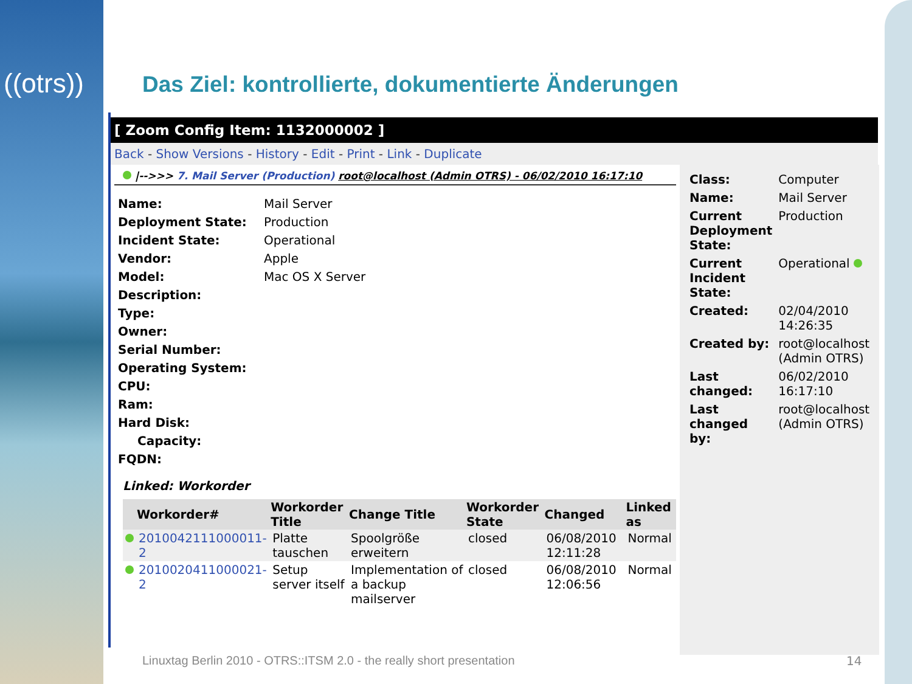((otrs))
Das Ziel: kontrollierte, dokumentierte Änderungen
[ Zoom Config Item: 1132000002 ]
Back - Show Versions - History - Edit - Print - Link - Duplicate
|-->>> 7. Mail Server (Production) root@localhost (Admin OTRS) - 06/02/2010 16:17:10
| Name: | Mail Server |
| Deployment State: | Production |
| Incident State: | Operational |
| Vendor: | Apple |
| Model: | Mac OS X Server |
| Description: | |
| Type: | |
| Owner: | |
| Serial Number: | |
| Operating System: | |
| CPU: | |
| Ram: | |
| Hard Disk: | |
| Capacity: | |
| FQDN: | |
Linked: Workorder
| | Workorder# | Workorder Title | Change Title | Workorder State | Changed | Linked as |
| --- | --- | --- | --- | --- | --- | --- |
| | 2010042111000011-2 | Platte tauschen | Spoolgröße erweitern | closed | 06/08/2010 12:11:28 | Normal |
| | 2010020411000021-2 | Setup server itself | Implementation of a backup mailserver | closed | 06/08/2010 12:06:56 | Normal |
| Class: | Computer |
| Name: | Mail Server |
| Current Deployment State: | Production |
| Current Incident State: | Operational |
| Created: | 02/04/2010 14:26:35 |
| Created by: | root@localhost (Admin OTRS) |
| Last changed: | 06/02/2010 16:17:10 |
| Last changed by: | root@localhost (Admin OTRS) |
Linuxtag Berlin 2010 - OTRS::ITSM 2.0 - the really short presentation
14